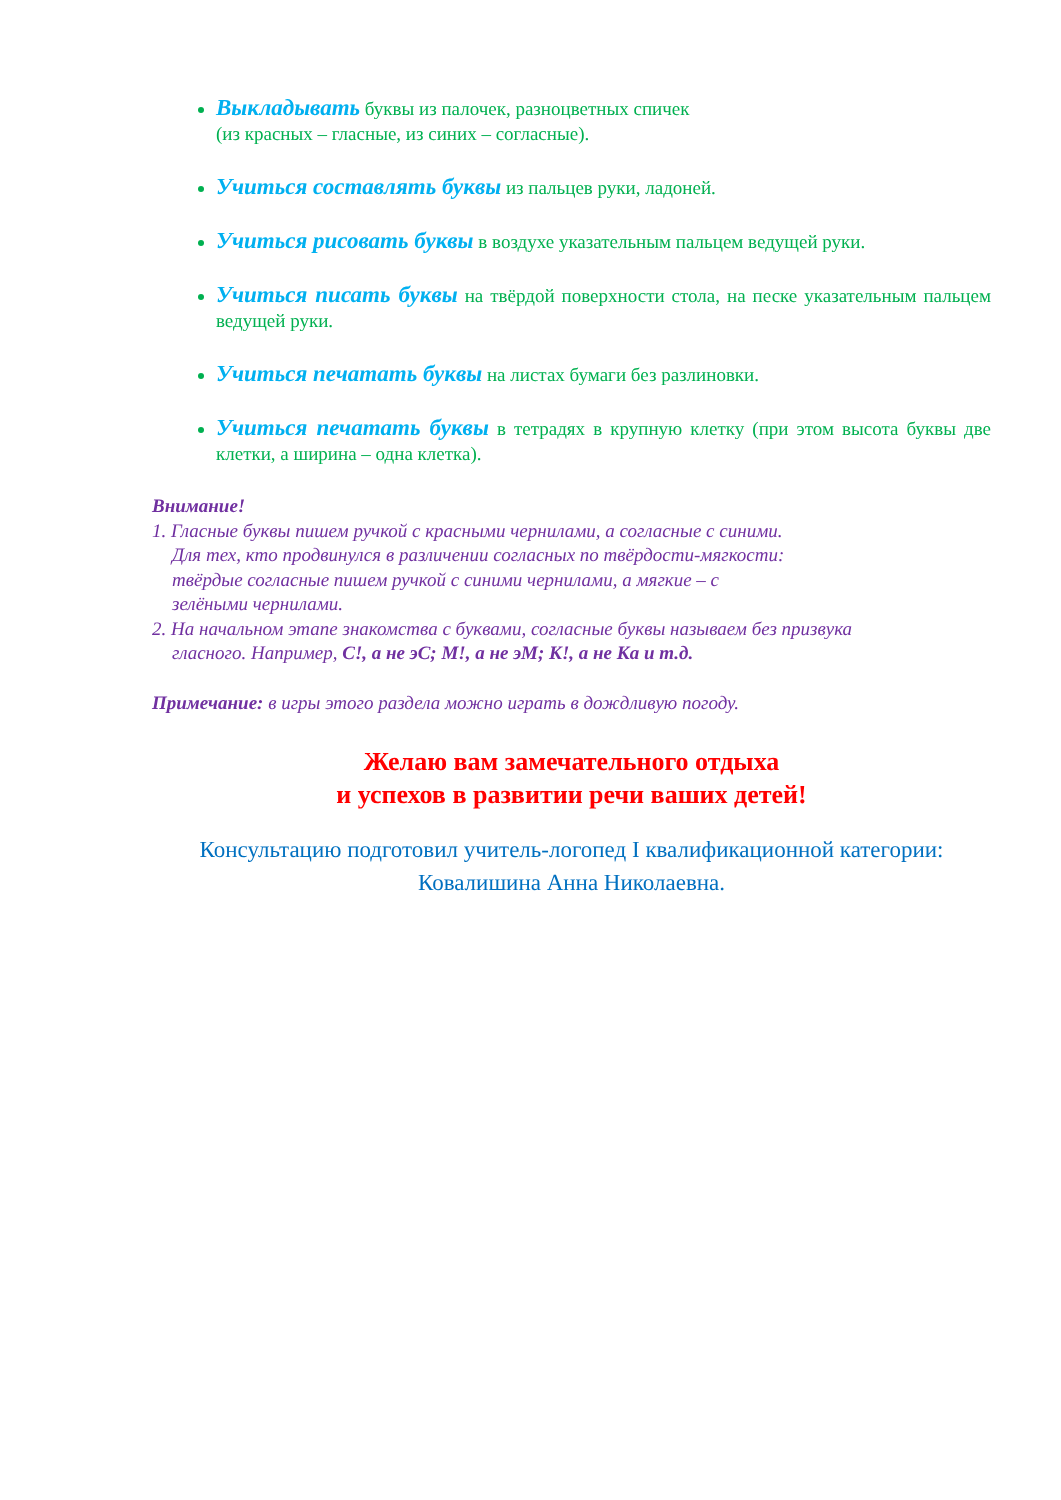Выкладывать буквы из палочек, разноцветных спичек
(из красных – гласные, из синих – согласные).
Учиться составлять буквы из пальцев руки, ладоней.
Учиться рисовать буквы в воздухе указательным пальцем ведущей руки.
Учиться писать буквы на твёрдой поверхности стола, на песке указательным пальцем ведущей руки.
Учиться печатать буквы на листах бумаги без разлиновки.
Учиться печатать буквы в тетрадях в крупную клетку (при этом высота буквы две клетки, а ширина – одна клетка).
Внимание!
1. Гласные буквы пишем ручкой с красными чернилами, а согласные с синими.
Для тех, кто продвинулся в различении согласных по твёрдости-мягкости:
твёрдые согласные пишем ручкой с синими чернилами, а мягкие – с
зелёными чернилами.
2. На начальном этапе знакомства с буквами, согласные буквы называем без призвука
гласного. Например, С!, а не эС; М!, а не эМ; К!, а не Ка и т.д.
Примечание: в игры этого раздела можно играть в дождливую погоду.
Желаю вам замечательного отдыха
и успехов в развитии речи ваших детей!
Консультацию подготовил учитель-логопед I квалификационной категории:
Ковалишина Анна Николаевна.